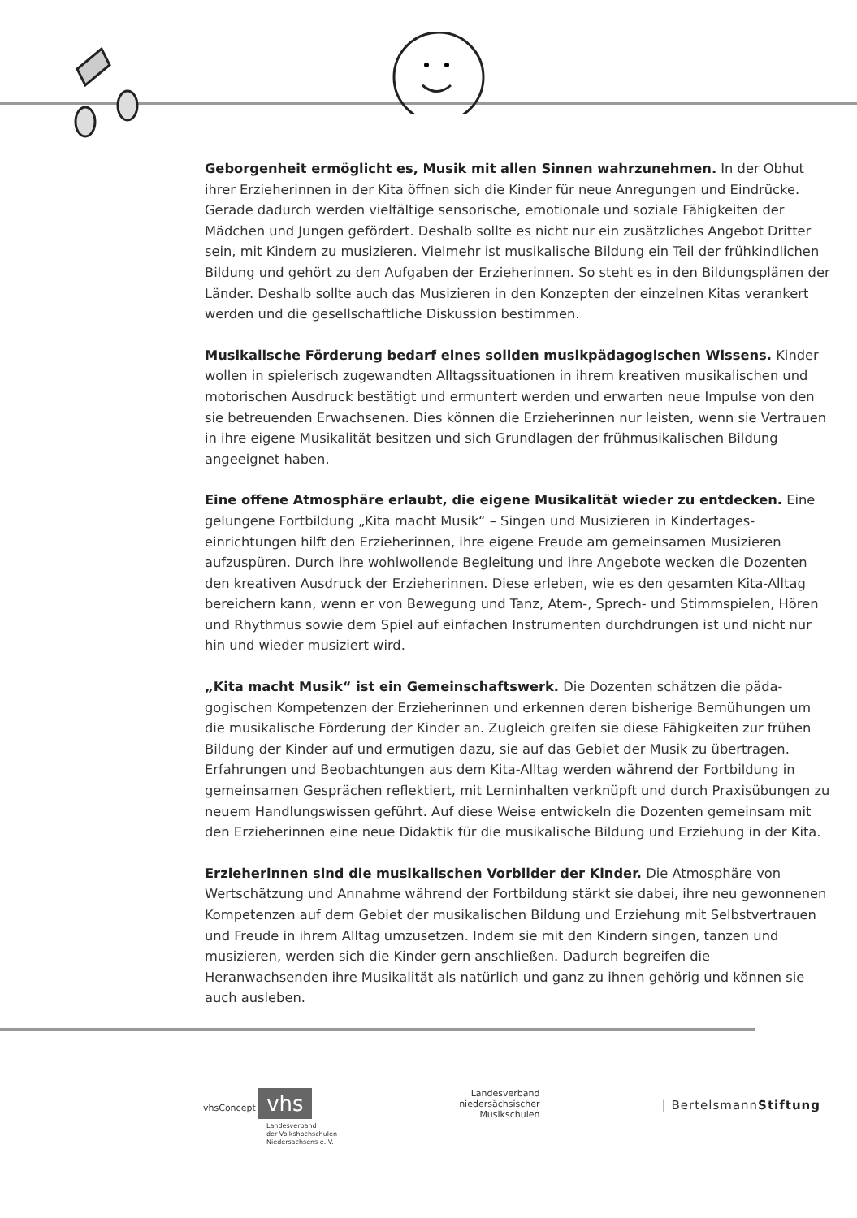Geborgenheit ermöglicht es, Musik mit allen Sinnen wahrzunehmen. In der Obhut ihrer Erzieherinnen in der Kita öffnen sich die Kinder für neue Anregungen und Eindrücke. Gerade dadurch werden vielfältige sensorische, emotionale und soziale Fähigkeiten der Mädchen und Jungen gefördert. Deshalb sollte es nicht nur ein zusätzliches Angebot Dritter sein, mit Kindern zu musizieren. Vielmehr ist musikalische Bildung ein Teil der frühkindlichen Bildung und gehört zu den Aufgaben der Erzieherinnen. So steht es in den Bildungsplänen der Länder. Deshalb sollte auch das Musizieren in den Konzepten der einzelnen Kitas verankert werden und die gesellschaftliche Diskussion bestimmen.
Musikalische Förderung bedarf eines soliden musikpädagogischen Wissens. Kinder wollen in spielerisch zugewandten Alltagssituationen in ihrem kreativen musikalischen und motorischen Ausdruck bestätigt und ermuntert werden und erwarten neue Impulse von den sie betreuenden Erwachsenen. Dies können die Erzieherinnen nur leisten, wenn sie Vertrauen in ihre eigene Musikalität besitzen und sich Grundlagen der frühmusikalischen Bildung angeeignet haben.
Eine offene Atmosphäre erlaubt, die eigene Musikalität wieder zu entdecken. Eine gelungene Fortbildung „Kita macht Musik“ – Singen und Musizieren in Kindertages­einrichtungen hilft den Erzieherinnen, ihre eigene Freude am gemeinsamen Musizieren aufzuspüren. Durch ihre wohlwollende Begleitung und ihre Angebote wecken die Do­zenten den kreativen Ausdruck der Erzieherinnen. Diese erleben, wie es den gesamten Kita-Alltag bereichern kann, wenn er von Bewegung und Tanz, Atem-, Sprech- und Stimmspielen, Hören und Rhythmus sowie dem Spiel auf einfachen Instrumenten durch­drungen ist und nicht nur hin und wieder musiziert wird.
„Kita macht Musik“ ist ein Gemeinschaftswerk. Die Dozenten schätzen die päda­gogischen Kompetenzen der Erzieherinnen und erkennen deren bisherige Bemühungen um die musikalische Förderung der Kinder an. Zugleich greifen sie diese Fähigkeiten zur frühen Bildung der Kinder auf und ermutigen dazu, sie auf das Gebiet der Musik zu übertragen. Erfahrungen und Beobachtungen aus dem Kita-Alltag werden während der Fortbildung in gemeinsamen Gesprächen reflektiert, mit Lerninhalten verknüpft und durch Praxisübungen zu neuem Handlungswissen geführt. Auf diese Weise entwickeln die Dozenten gemeinsam mit den Erzieherinnen eine neue Didaktik für die musikalische Bildung und Erziehung in der Kita.
Erzieherinnen sind die musikalischen Vorbilder der Kinder. Die Atmosphäre von Wertschätzung und Annahme während der Fortbildung stärkt sie dabei, ihre neu ge­wonnenen Kompetenzen auf dem Gebiet der musikalischen Bildung und Erziehung mit Selbstvertrauen und Freude in ihrem Alltag umzusetzen. Indem sie mit den Kindern singen, tanzen und musizieren, werden sich die Kinder gern anschließen. Dadurch begreifen die Heranwachsenden ihre Musikalität als natürlich und ganz zu ihnen gehörig und können sie auch ausleben.
vhsConcept vhs
Landesverband
der Volkshochschulen
Niedersachsens e. V.
Landesverband
niedersächsischer
Musikschulen
| BertelsmannStiftung